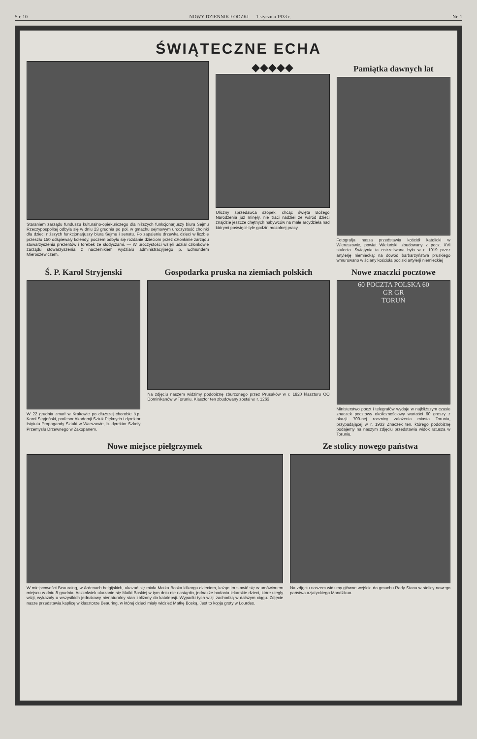Str. 10 NOWY DZIENNIK ŁODZKI — 1 stycznia 1933 r. Nr. 1
ŚWIĄTECZNE ECHA
Staraniem zarządu funduszu kulturalno-opiekuńczego dla niższych funkcjonarjuszy biura Sejmu Rzeczypospolitej odbyła się w dniu 23 grudnia po poł. w gmachu sejmowym uroczystość choinki dla dzieci niższych funkcjonarjuszy biura Sejmu i senatu. Po zapaleniu drzewka dzieci w liczbie przeszło 150 odśpiewały kolendy, poczem odbyło się rozdanie dzieciom przez członkinie zarządu stowarzyszenia prezentów i torebek ze słodyczami. — W uroczystości wzięli udział członkowie zarządu stowarzyszenia z naczelnikiem wydziału administracyjnego p. Edmundem Mieroszewiczem.
◆◆◆◆◆
Uliczny sprzedawca szopek, chcąc święta Bożego Narodzenia już minęły, nie traci nadziei że wśród dzieci znajdzie jeszcze chętnych nabywców na małe arcydzieła nad którymi poświęcił tyle godzin mozolnej pracy.
Pamiątka dawnych lat
Fotografja nasza przedstawia kościół katolicki w Wieruszowie, powiat Wieluński, zbudowany z pocz. XVI stulecia. Świątynia ta ostrzeliwana była w r. 1919 przez artylerję niemiecką; na dowód barbarzyństwa pruskiego wmurowano w ściany kościoła pociski artylerji niemieckiej
Ś. P. Karol Stryjenski
W 22 grudnia zmarł w Krakowie po dłuższej chorobie ś.p. Karol Stryjeński, profesor Akademji Sztuk Pięknych i dyrektor Istytutu Propagandy Sztuki w Warszawie, b. dyrektor Szkoły Przemysłu Drzewnego w Zakopanem.
Gospodarka pruska na ziemiach polskich
Na zdjęciu naszem widzimy podobiznę zburzonego przez Prusaków w r. 1820 klasztoru OO Dominikanów w Toruniu. Klasztor ten zbudowany został w. r. 1263.
Nowe znaczki pocztowe
60 POCZTA POLSKA 60
GR GR
TORUŃ
Ministerstwo poczt i telegrafów wydaje w najbliższym czasie znaczek pocztowy okolicznościowy wartości 60 groszy z okazji 700-nej rocznicy założenia miasta Torunia, przypadającej w r. 1933 Znaczek ten, którego podobiznę podajemy na naszym zdjęciu przedstawia widok ratusza w Toruniu.
Nowe miejsce pielgrzymek
W miejscowości Beauraing, w Ardenach belgijskich, ukazać się miała Matka Boska kilkorgu dzieciom, każąc im stawić się w umówionem miejscu w dniu 8 grudnia. Aczkolwiek ukazanie się Matki Boskiej w tym dniu nie nastąpiło, jednakże badania lekarskie dzieci, które uległy wizji, wykazały u wszystkich jednakowy nienaturalny stan zbliżony do katalepsji. Wypadki tych wizji zachodzą w dalszym ciągu. Zdjęcie nasze przedstawia kaplicę w klasztorze Beauring, w której dzieci miały widzieć Matkę Boską. Jest to kopja groty w Lourdes.
Ze stolicy nowego państwa
Na zdjęciu naszem widzimy główne wejście do gmachu Rady Stanu w stolicy nowego państwa azjatyckiego Mandżikuo.